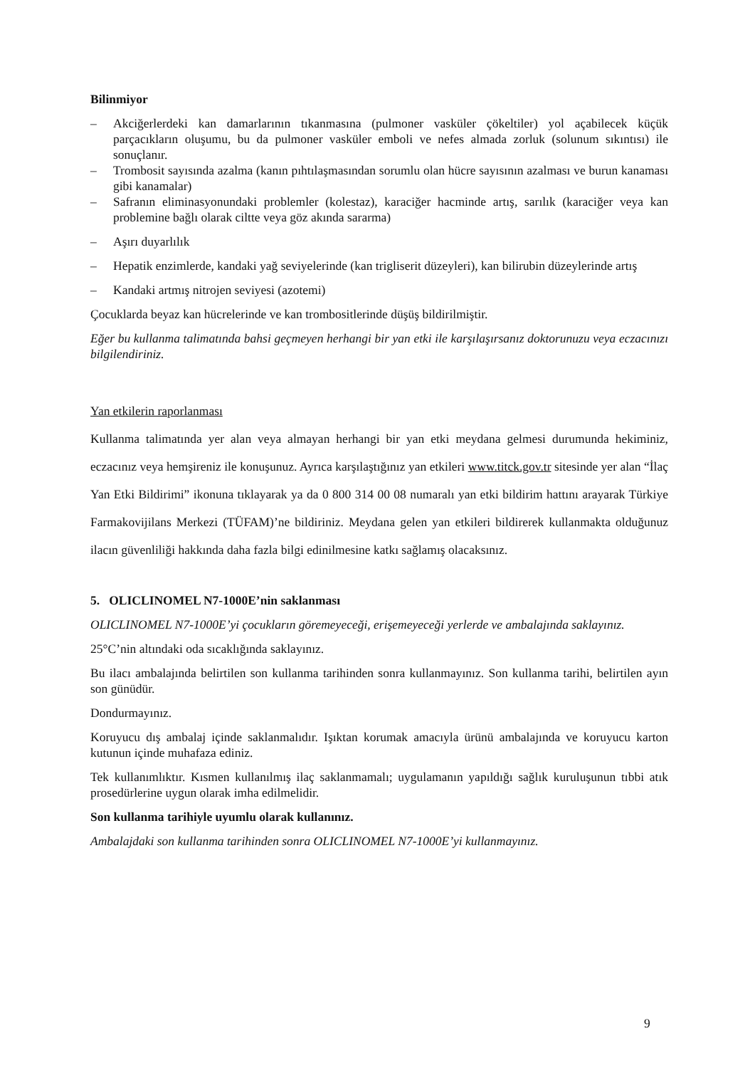Bilinmiyor
– Akciğerlerdeki kan damarlarının tıkanmasına (pulmoner vasküler çökeltiler) yol açabilecek küçük parçacıkların oluşumu, bu da pulmoner vasküler emboli ve nefes almada zorluk (solunum sıkıntısı) ile sonuçlanır.
– Trombosit sayısında azalma (kanın pıhtılaşmasından sorumlu olan hücre sayısının azalması ve burun kanaması gibi kanamalar)
– Safranın eliminasyonundaki problemler (kolestaz), karaciğer hacminde artış, sarılık (karaciğer veya kan problemine bağlı olarak ciltte veya göz akında sararma)
– Aşırı duyarlılık
– Hepatik enzimlerde, kandaki yağ seviyelerinde (kan trigliserit düzeyleri), kan bilirubin düzeylerinde artış
– Kandaki artmış nitrojen seviyesi (azotemi)
Çocuklarda beyaz kan hücrelerinde ve kan trombositlerinde düşüş bildirilmiştir.
Eğer bu kullanma talimatında bahsi geçmeyen herhangi bir yan etki ile karşılaşırsanız doktorunuzu veya eczacınızı bilgilendiriniz.
Yan etkilerin raporlanması
Kullanma talimatında yer alan veya almayan herhangi bir yan etki meydana gelmesi durumunda hekiminiz, eczacınız veya hemşireniz ile konuşunuz. Ayrıca karşılaştığınız yan etkileri www.titck.gov.tr sitesinde yer alan “İlaç Yan Etki Bildirimi” ikonuna tıklayarak ya da 0 800 314 00 08 numaralı yan etki bildirim hattını arayarak Türkiye Farmakovijilans Merkezi (TÜFAM)’ne bildiriniz. Meydana gelen yan etkileri bildirerek kullanmakta olduğunuz ilacın güvenliliği hakkında daha fazla bilgi edinilmesine katkı sağlamış olacaksınız.
5. OLICLINOMEL N7-1000E’nin saklanması
OLICLINOMEL N7-1000E’yi çocukların göremeyeceği, erişemeyeceği yerlerde ve ambalajında saklayınız.
25°C’nin altındaki oda sıcaklığında saklayınız.
Bu ilacı ambalajında belirtilen son kullanma tarihinden sonra kullanmayınız. Son kullanma tarihi, belirtilen ayın son günüdür.
Dondurmayınız.
Koruyucu dış ambalaj içinde saklanmalıdır. Işıktan korumak amacıyla ürünü ambalajında ve koruyucu karton kutunun içinde muhafaza ediniz.
Tek kullanımlıktır. Kısmen kullanılmış ilaç saklanmamalı; uygulamanın yapıldığı sağlık kuruluşunun tıbbi atık prosedürlerine uygun olarak imha edilmelidir.
Son kullanma tarihiyle uyumlu olarak kullanınız.
Ambalajdaki son kullanma tarihinden sonra OLICLINOMEL N7-1000E’yi kullanmayınız.
9